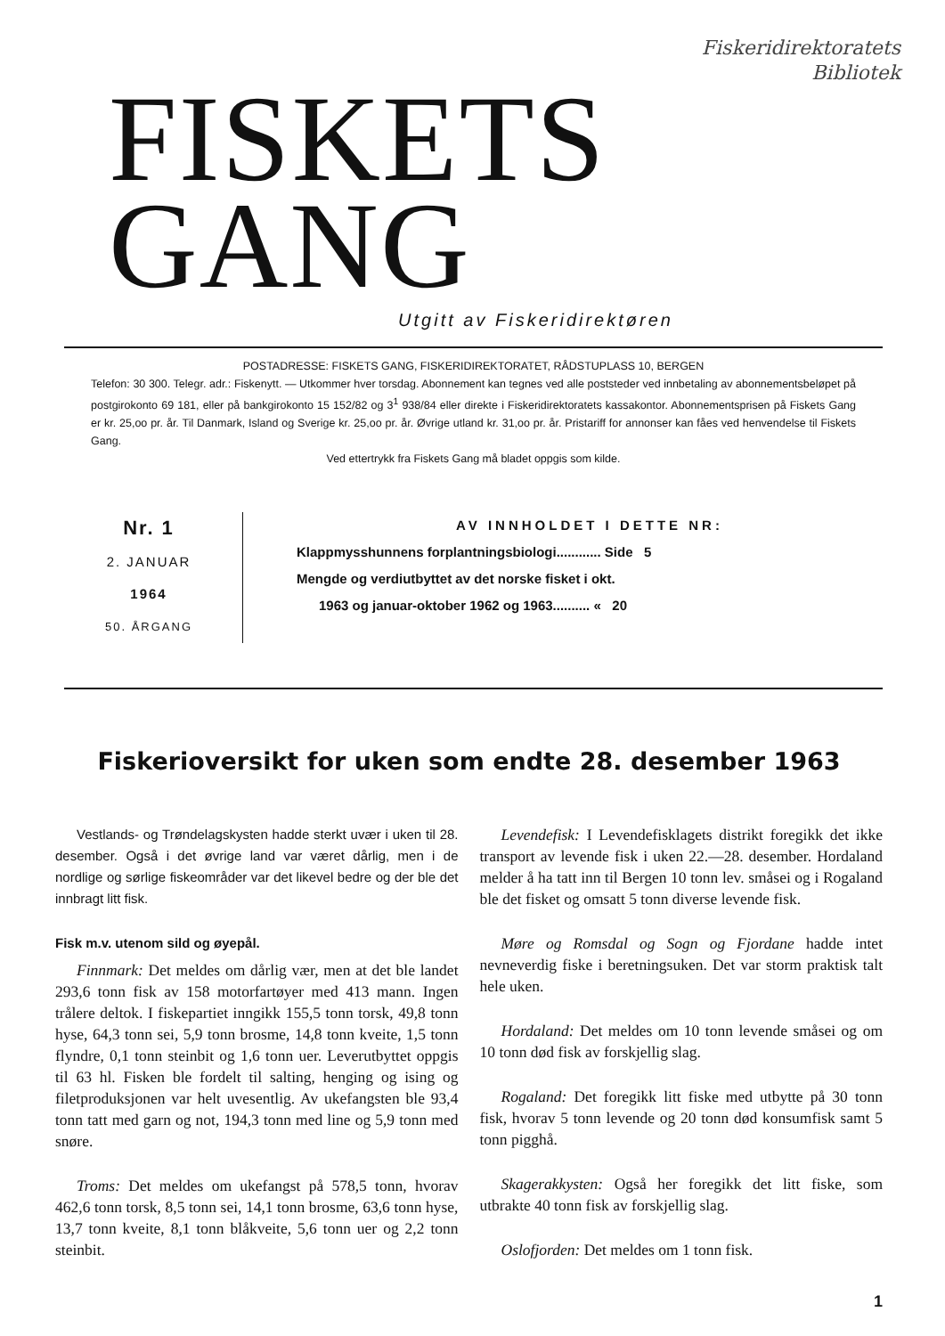Fiskeridirektoratets
Bibliotek
FISKETS GANG
Utgitt av Fiskeridirektøren
POSTADRESSE: FISKETS GANG, FISKERIDIREKTORATET, RÅDSTUPLASS 10, BERGEN
Telefon: 30 300. Telegr. adr.: Fiskenytt. — Utkommer hver torsdag. Abonnement kan tegnes ved alle poststeder ved innbetaling av abonnementsbeløpet på postgirokonto 69 181, eller på bankgirokonto 15 152/82 og 3<sup>1</sup> 938/84 eller direkte i Fiskeridirektoratets kassakontor. Abonnementsprisen på Fiskets Gang er kr. 25,oo pr. år. Til Danmark, Island og Sverige kr. 25,oo pr. år. Øvrige utland kr. 31,oo pr. år. Pristariff for annonser kan fåes ved henvendelse til Fiskets Gang.
Ved ettertrykk fra Fiskets Gang må bladet oppgis som kilde.
Nr. 1
2. JANUAR
1964
50. ÅRGANG
AV INNHOLDET I DETTE NR:
Klappmysshunnens forplantningsbiologi............ Side 5
Mengde og verdiutbyttet av det norske fisket i okt.
1963 og januar-oktober 1962 og 1963.......... « 20
Fiskerioversikt for uken som endte 28. desember 1963
Vestlands- og Trøndelagskysten hadde sterkt uvær i uken til 28. desember. Også i det øvrige land var været dårlig, men i de nordlige og sørlige fiskeområder var det likevel bedre og der ble det innbragt litt fisk.
Fisk m.v. utenom sild og øyepål.
Finnmark: Det meldes om dårlig vær, men at det ble landet 293,6 tonn fisk av 158 motorfartøyer med 413 mann. Ingen trålere deltok. I fiskepartiet inngikk 155,5 tonn torsk, 49,8 tonn hyse, 64,3 tonn sei, 5,9 tonn brosme, 14,8 tonn kveite, 1,5 tonn flyndre, 0,1 tonn steinbit og 1,6 tonn uer. Leverutbyttet oppgis til 63 hl. Fisken ble fordelt til salting, henging og ising og filetproduksjonen var helt uvesentlig. Av ukefangsten ble 93,4 tonn tatt med garn og not, 194,3 tonn med line og 5,9 tonn med snøre.
Troms: Det meldes om ukefangst på 578,5 tonn, hvorav 462,6 tonn torsk, 8,5 tonn sei, 14,1 tonn brosme, 63,6 tonn hyse, 13,7 tonn kveite, 8,1 tonn blåkveite, 5,6 tonn uer og 2,2 tonn steinbit.
Levendefisk: I Levendefisklagets distrikt foregikk det ikke transport av levende fisk i uken 22.—28. desember. Hordaland melder å ha tatt inn til Bergen 10 tonn lev. småsei og i Rogaland ble det fisket og omsatt 5 tonn diverse levende fisk.
Møre og Romsdal og Sogn og Fjordane hadde intet nevneverdig fiske i beretningsuken. Det var storm praktisk talt hele uken.
Hordaland: Det meldes om 10 tonn levende småsei og om 10 tonn død fisk av forskjellig slag.
Rogaland: Det foregikk litt fiske med utbytte på 30 tonn fisk, hvorav 5 tonn levende og 20 tonn død konsumfisk samt 5 tonn pigghå.
Skagerakkysten: Også her foregikk det litt fiske, som utbrakte 40 tonn fisk av forskjellig slag.
Oslofjorden: Det meldes om 1 tonn fisk.
1